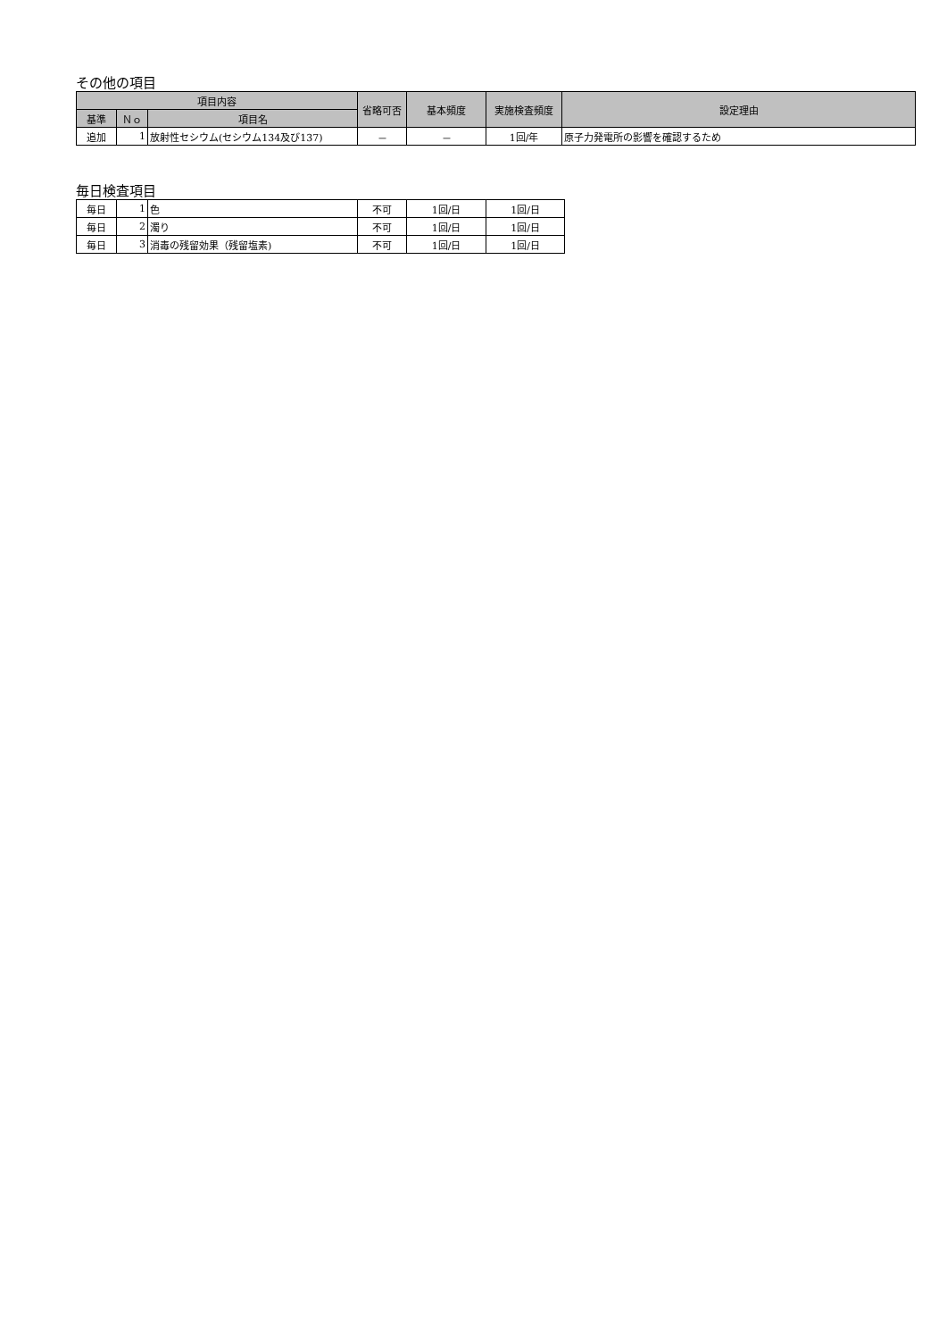その他の項目
| 項目内容 | | | 省略可否 | 基本頻度 | 実施検査頻度 | 設定理由 |
| --- | --- | --- | --- | --- | --- | --- |
| 基準 | Ｎｏ | 項目名 | | | | |
| 追加 | 1 | 放射性セシウム(セシウム134及び137) | － | － | 1回/年 | 原子力発電所の影響を確認するため |
毎日検査項目
| 毎日 | 1 | 色 | 不可 | 1回/日 | 1回/日 |
| 毎日 | 2 | 濁り | 不可 | 1回/日 | 1回/日 |
| 毎日 | 3 | 消毒の残留効果（残留塩素) | 不可 | 1回/日 | 1回/日 |